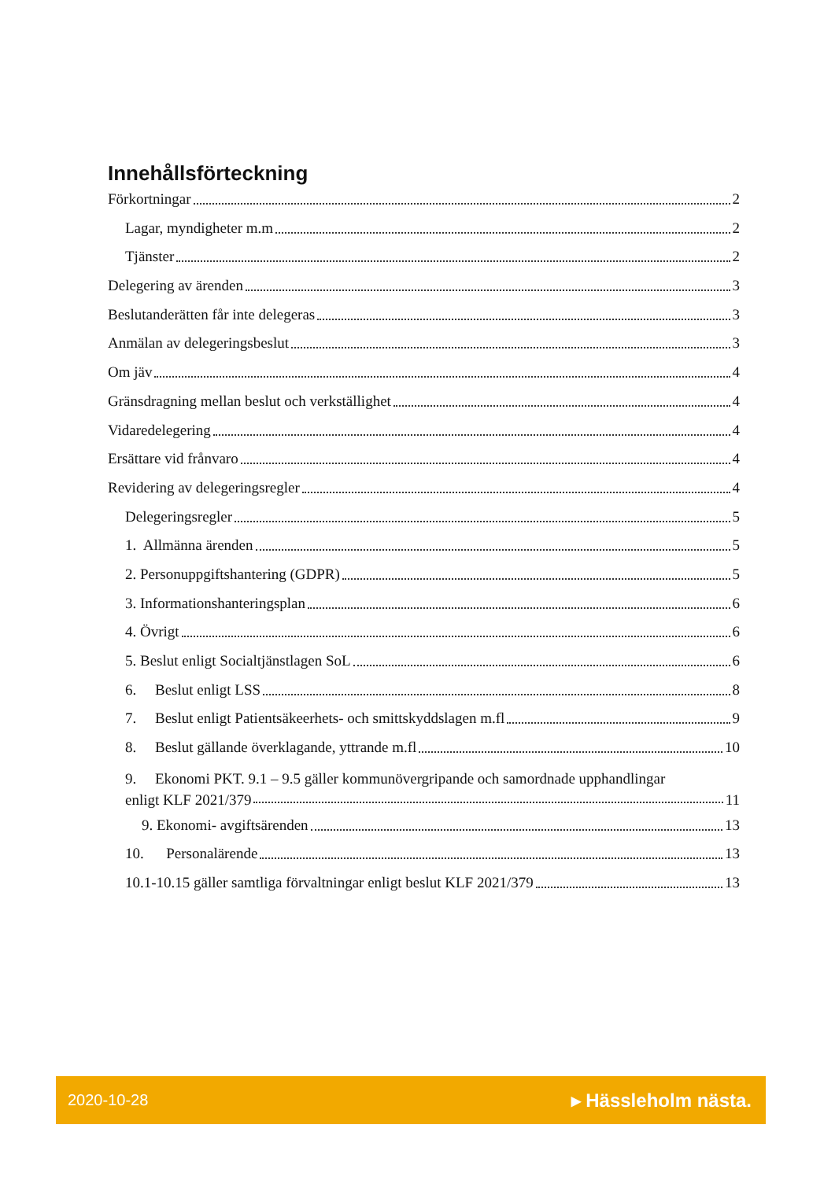Innehållsförteckning
Förkortningar 2
Lagar, myndigheter m.m 2
Tjänster 2
Delegering av ärenden 3
Beslutanderätten får inte delegeras 3
Anmälan av delegeringsbeslut 3
Om jäv 4
Gränsdragning mellan beslut och verkställighet 4
Vidaredelegering 4
Ersättare vid frånvaro 4
Revidering av delegeringsregler 4
Delegeringsregler 5
1. Allmänna ärenden 5
2. Personuppgiftshantering (GDPR) 5
3. Informationshanteringsplan 6
4. Övrigt 6
5. Beslut enligt Socialtjänstlagen SoL 6
6. Beslut enligt LSS 8
7. Beslut enligt Patientsäkeerhets- och smittskyddslagen m.fl 9
8. Beslut gällande överklagande, yttrande m.fl 10
9. Ekonomi PKT. 9.1 – 9.5 gäller kommunövergripande och samordnade upphandlingar
enligt KLF 2021/379 11
9. Ekonomi- avgiftsärenden 13
10. Personalärende 13
10.1-10.15 gäller samtliga förvaltningar enligt beslut KLF 2021/379 13
2020-10-28 ▸ Hässleholm nästa.